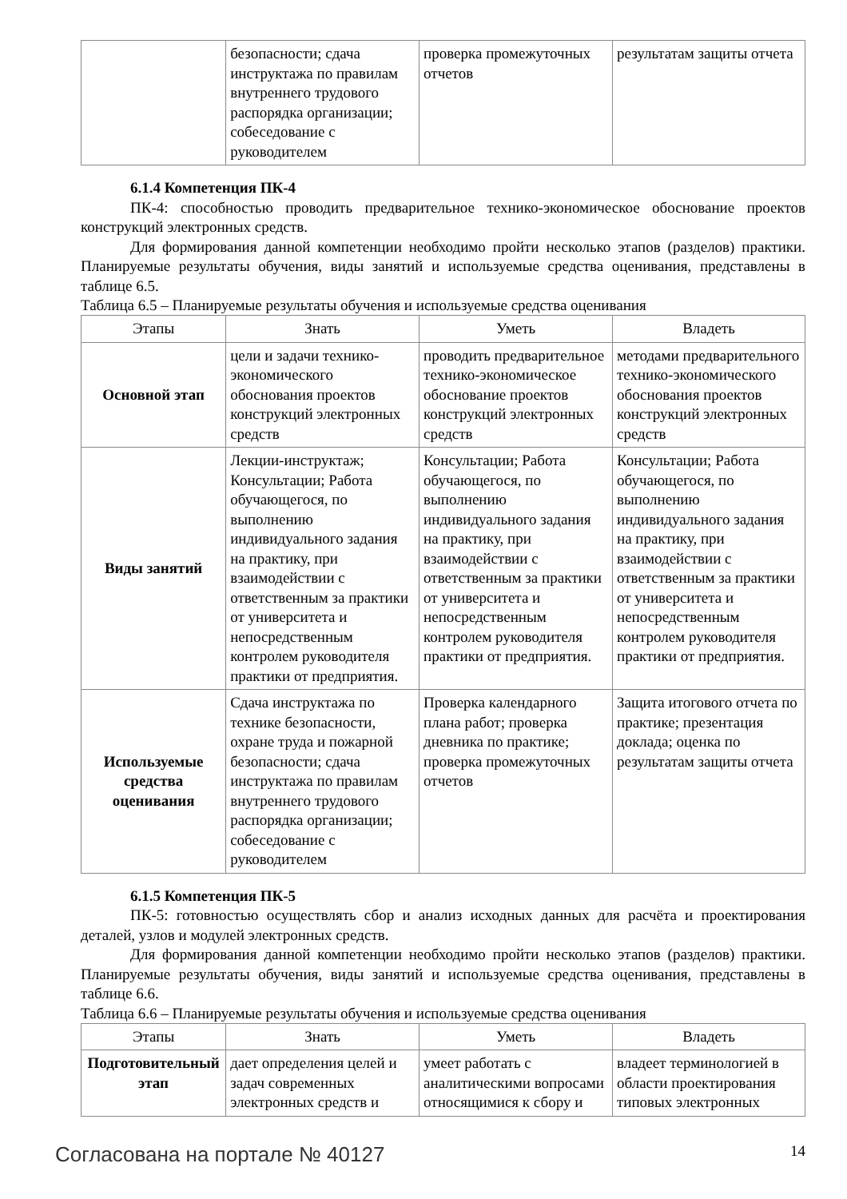| | безопасности; сдача инструктажа по правилам внутреннего трудового распорядка организации; собеседование с руководителем | проверка промежуточных отчетов | результатам защиты отчета |
6.1.4 Компетенция ПК-4
ПК-4: способностью проводить предварительное технико-экономическое обоснование проектов конструкций электронных средств.
Для формирования данной компетенции необходимо пройти несколько этапов (разделов) практики. Планируемые результаты обучения, виды занятий и используемые средства оценивания, представлены в таблице 6.5.
Таблица 6.5 – Планируемые результаты обучения и используемые средства оценивания
| Этапы | Знать | Уметь | Владеть |
| --- | --- | --- | --- |
| Основной этап | цели и задачи технико-экономического обоснования проектов конструкций электронных средств | проводить предварительное технико-экономическое обоснование проектов конструкций электронных средств | методами предварительного технико-экономического обоснования проектов конструкций электронных средств |
| Виды занятий | Лекции-инструктаж; Консультации; Работа обучающегося, по выполнению индивидуального задания на практику, при взаимодействии с ответственным за практики от университета и непосредственным контролем руководителя практики от предприятия. | Консультации; Работа обучающегося, по выполнению индивидуального задания на практику, при взаимодействии с ответственным за практики от университета и непосредственным контролем руководителя практики от предприятия. | Консультации; Работа обучающегося, по выполнению индивидуального задания на практику, при взаимодействии с ответственным за практики от университета и непосредственным контролем руководителя практики от предприятия. |
| Используемые средства оценивания | Сдача инструктажа по технике безопасности, охране труда и пожарной безопасности; сдача инструктажа по правилам внутреннего трудового распорядка организации; собеседование с руководителем | Проверка календарного плана работ; проверка дневника по практике; проверка промежуточных отчетов | Защита итогового отчета по практике; презентация доклада; оценка по результатам защиты отчета |
6.1.5 Компетенция ПК-5
ПК-5: готовностью осуществлять сбор и анализ исходных данных для расчёта и проектирования деталей, узлов и модулей электронных средств.
Для формирования данной компетенции необходимо пройти несколько этапов (разделов) практики. Планируемые результаты обучения, виды занятий и используемые средства оценивания, представлены в таблице 6.6.
Таблица 6.6 – Планируемые результаты обучения и используемые средства оценивания
| Этапы | Знать | Уметь | Владеть |
| --- | --- | --- | --- |
| Подготовительный этап | дает определения целей и задач современных электронных средств и | умеет работать с аналитическими вопросами относящимися к сбору и | владеет терминологией в области проектирования типовых электронных |
Согласована на портале № 40127 14